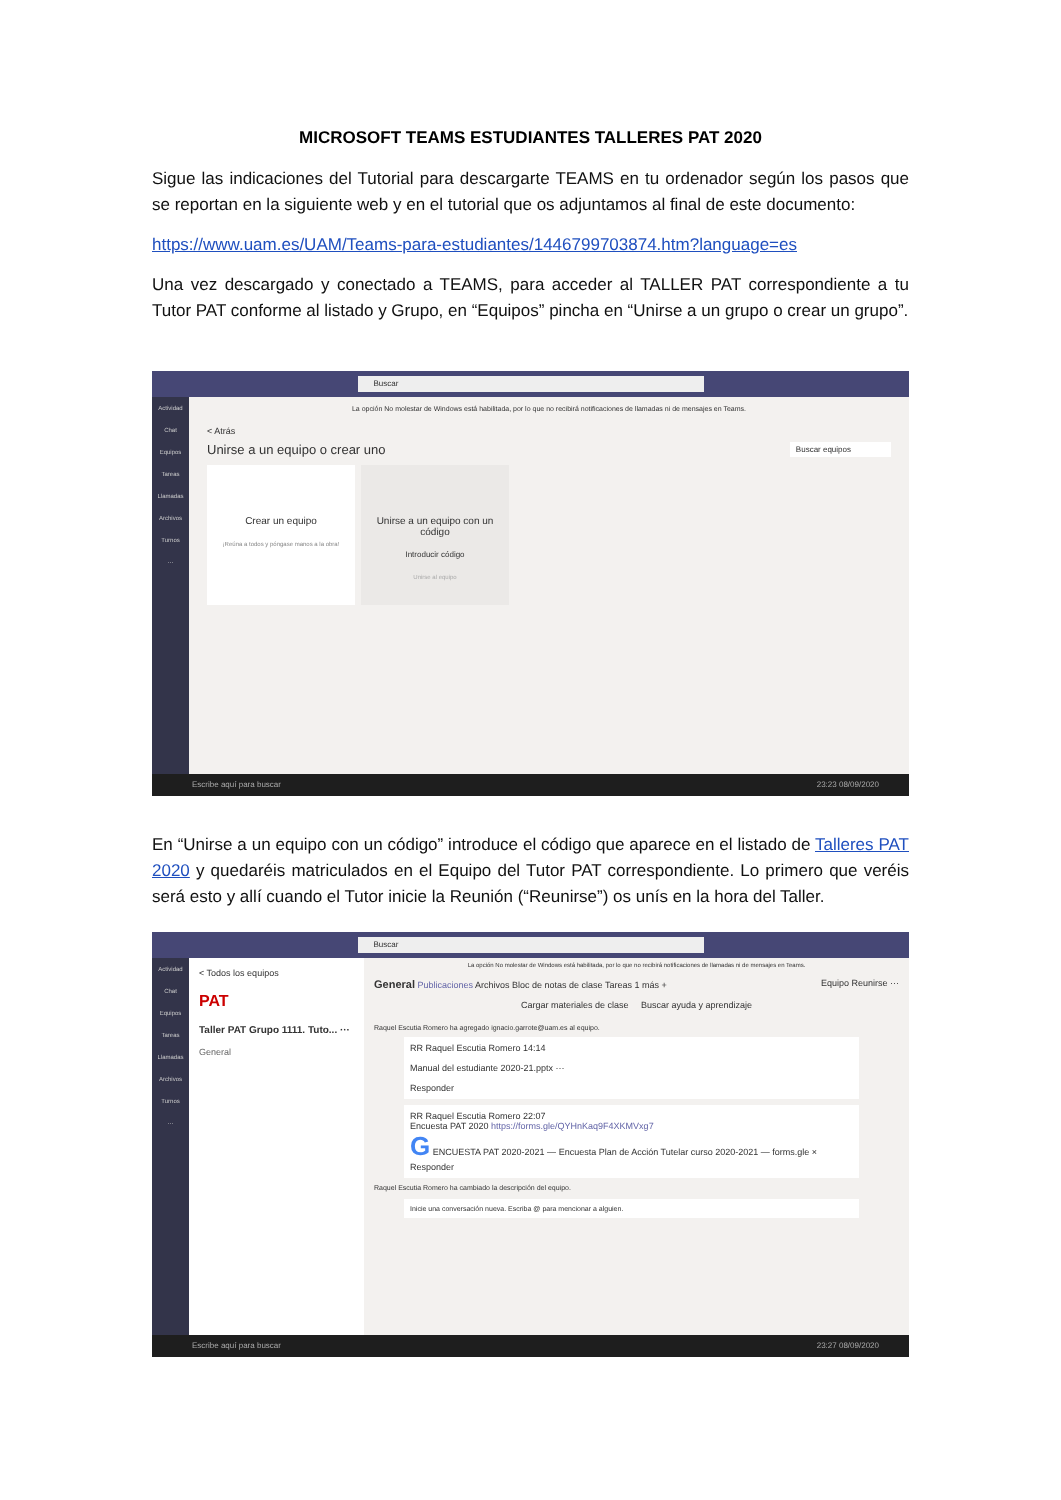MICROSOFT TEAMS ESTUDIANTES TALLERES PAT 2020
Sigue las indicaciones del Tutorial para descargarte TEAMS en tu ordenador según los pasos que se reportan en la siguiente web y en el tutorial que os adjuntamos al final de este documento:
https://www.uam.es/UAM/Teams-para-estudiantes/1446799703874.htm?language=es
Una vez descargado y conectado a TEAMS, para acceder al TALLER PAT correspondiente a tu Tutor PAT conforme al listado y Grupo, en “Equipos” pincha en “Unirse a un grupo o crear un grupo”.
Buscar
Actividad
Chat
Equipos
Tareas
Llamadas
Archivos
Turnos
···
La opción No molestar de Windows está habilitada, por lo que no recibirá notificaciones de llamadas ni de mensajes en Teams.
< Atrás
Unirse a un equipo o crear uno Buscar equipos
Crear un equipo
¡Reúna a todos y póngase manos a la obra!
Unirse a un equipo con un código
Introducir código
Unirse al equipo
Escribe aquí para buscar 23:23 08/09/2020
En “Unirse a un equipo con un código” introduce el código que aparece en el listado de Talleres PAT 2020 y quedaréis matriculados en el Equipo del Tutor PAT correspondiente. Lo primero que veréis será esto y allí cuando el Tutor inicie la Reunión (“Reunirse”) os unís en la hora del Taller.
Buscar
Actividad
Chat
Equipos
Tareas
Llamadas
Archivos
Turnos
···
< Todos los equipos
PAT
Taller PAT Grupo 1111. Tuto... ···
General
La opción No molestar de Windows está habilitada, por lo que no recibirá notificaciones de llamadas ni de mensajes en Teams.
General Publicaciones Archivos Bloc de notas de clase Tareas 1 más + Equipo Reunirse ···
Cargar materiales de clase Buscar ayuda y aprendizaje
Raquel Escutia Romero ha agregado ignacio.garrote@uam.es al equipo.
RR Raquel Escutia Romero 14:14
Manual del estudiante 2020-21.pptx ···
Responder
RR Raquel Escutia Romero 22:07
Encuesta PAT 2020 https://forms.gle/QYHnKaq9F4XKMVxg7
G ENCUESTA PAT 2020-2021 — Encuesta Plan de Acción Tutelar curso 2020-2021 — forms.gle ×
Responder
Raquel Escutia Romero ha cambiado la descripción del equipo.
Inicie una conversación nueva. Escriba @ para mencionar a alguien.
Escribe aquí para buscar 23:27 08/09/2020